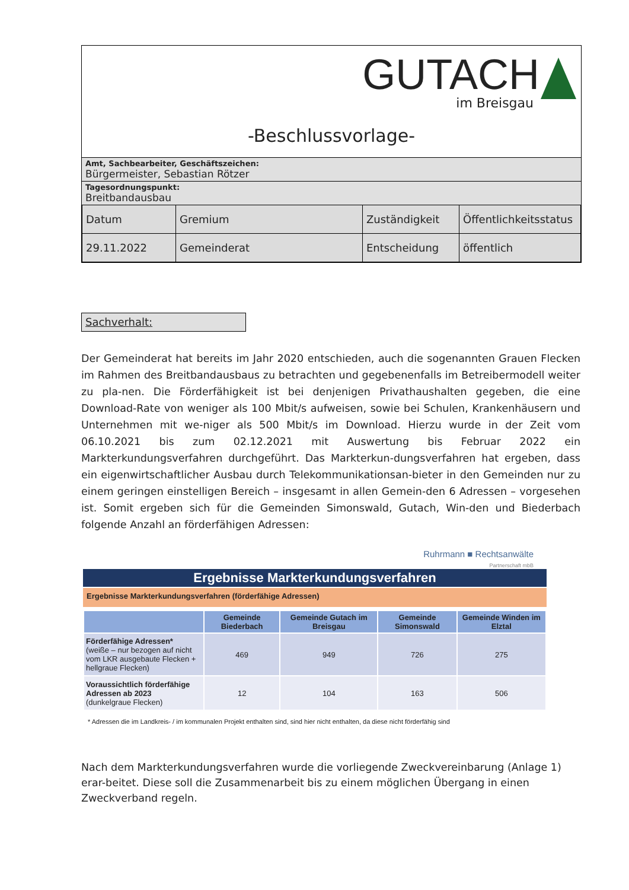GUTACH
im Breisgau
-Beschlussvorlage-
Amt, Sachbearbeiter, Geschäftszeichen:
Bürgermeister, Sebastian Rötzer
Tagesordnungspunkt:
Breitbandausbau
| Datum | Gremium | Zuständigkeit | Öffentlichkeitsstatus |
| --- | --- | --- | --- |
| 29.11.2022 | Gemeinderat | Entscheidung | öffentlich |
Sachverhalt:
Der Gemeinderat hat bereits im Jahr 2020 entschieden, auch die sogenannten Grauen Flecken im Rahmen des Breitbandausbaus zu betrachten und gegebenenfalls im Betreibermodell weiter zu pla-nen. Die Förderfähigkeit ist bei denjenigen Privathaushalten gegeben, die eine Download-Rate von weniger als 100 Mbit/s aufweisen, sowie bei Schulen, Krankenhäusern und Unternehmen mit we-niger als 500 Mbit/s im Download. Hierzu wurde in der Zeit vom 06.10.2021 bis zum 02.12.2021 mit Auswertung bis Februar 2022 ein Markterkundungsverfahren durchgeführt. Das Markterkun-dungsverfahren hat ergeben, dass ein eigenwirtschaftlicher Ausbau durch Telekommunikationsan-bieter in den Gemeinden nur zu einem geringen einstelligen Bereich – insgesamt in allen Gemein-den 6 Adressen – vorgesehen ist. Somit ergeben sich für die Gemeinden Simonswald, Gutach, Win-den und Biederbach folgende Anzahl an förderfähigen Adressen:
Ruhrmann ■ Rechtsanwälte
Partnerschaft mbB
Ergebnisse Markterkundungsverfahren
Ergebnisse Markterkundungsverfahren (förderfähige Adressen)
| | Gemeinde Biederbach | Gemeinde Gutach im Breisgau | Gemeinde Simonswald | Gemeinde Winden im Elztal |
| --- | --- | --- | --- | --- |
| Förderfähige Adressen* (weiße – nur bezogen auf nicht vom LKR ausgebaute Flecken + hellgraue Flecken) | 469 | 949 | 726 | 275 |
| Voraussichtlich förderfähige Adressen ab 2023 (dunkelgraue Flecken) | 12 | 104 | 163 | 506 |
* Adressen die im Landkreis- / im kommunalen Projekt enthalten sind, sind hier nicht enthalten, da diese nicht förderfähig sind
Nach dem Markterkundungsverfahren wurde die vorliegende Zweckvereinbarung (Anlage 1) erar-beitet. Diese soll die Zusammenarbeit bis zu einem möglichen Übergang in einen Zweckverband regeln.